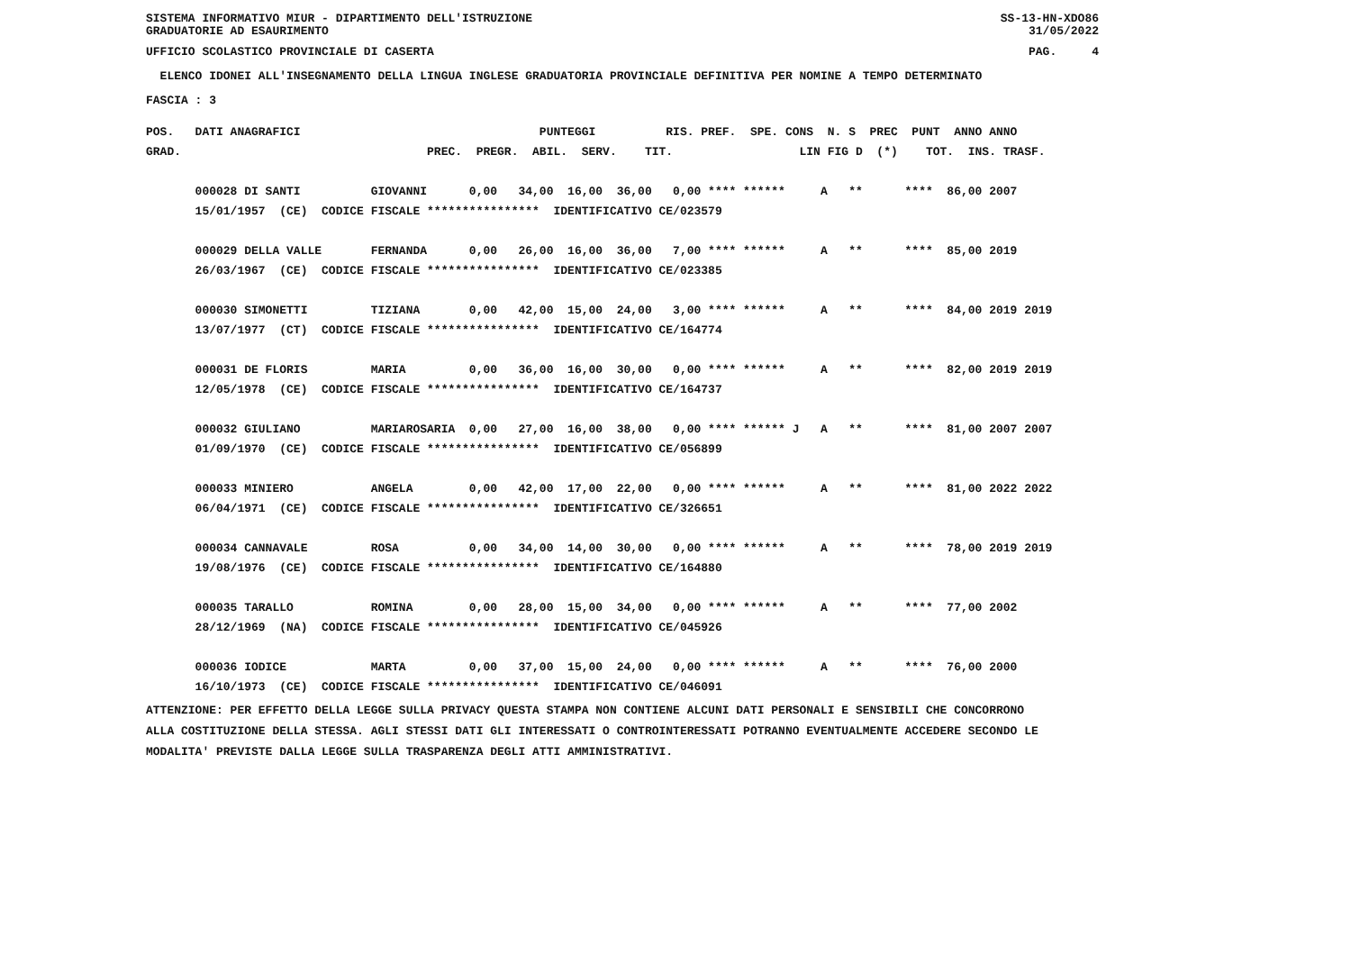SISTEMA INFORMATIVO MIUR - DIPARTIMENTO DELL'ISTRUZIONE SS-13-HN-XDO86
GRADUATORIE AD ESAURIMENTO 31/05/2022
UFFICIO SCOLASTICO PROVINCIALE DI CASERTA PAG. 4
ELENCO IDONEI ALL'INSEGNAMENTO DELLA LINGUA INGLESE GRADUATORIA PROVINCIALE DEFINITIVA PER NOMINE A TEMPO DETERMINATO
FASCIA : 3
| POS. DATI ANAGRAFICI PUNTEGGI RIS. PREF. SPE. CONS N. S PREC PUNT ANNO ANNO |
| --- |
| GRAD. PREC. PREGR. ABIL. SERV. TIT. LIN FIG D (*) TOT. INS. TRASF. |
| 000028 DI SANTI GIOVANNI 0,00 34,00 16,00 36,00 0,00 **** ****** A ** **** 86,00 2007 |
| 15/01/1957 (CE) CODICE FISCALE **************** IDENTIFICATIVO CE/023579 |
| 000029 DELLA VALLE FERNANDA 0,00 26,00 16,00 36,00 7,00 **** ****** A ** **** 85,00 2019 |
| 26/03/1967 (CE) CODICE FISCALE **************** IDENTIFICATIVO CE/023385 |
| 000030 SIMONETTI TIZIANA 0,00 42,00 15,00 24,00 3,00 **** ****** A ** **** 84,00 2019 2019 |
| 13/07/1977 (CT) CODICE FISCALE **************** IDENTIFICATIVO CE/164774 |
| 000031 DE FLORIS MARIA 0,00 36,00 16,00 30,00 0,00 **** ****** A ** **** 82,00 2019 2019 |
| 12/05/1978 (CE) CODICE FISCALE **************** IDENTIFICATIVO CE/164737 |
| 000032 GIULIANO MARIAROSARIA 0,00 27,00 16,00 38,00 0,00 **** ****** J A ** **** 81,00 2007 2007 |
| 01/09/1970 (CE) CODICE FISCALE **************** IDENTIFICATIVO CE/056899 |
| 000033 MINIERO ANGELA 0,00 42,00 17,00 22,00 0,00 **** ****** A ** **** 81,00 2022 2022 |
| 06/04/1971 (CE) CODICE FISCALE **************** IDENTIFICATIVO CE/326651 |
| 000034 CANNAVALE ROSA 0,00 34,00 14,00 30,00 0,00 **** ****** A ** **** 78,00 2019 2019 |
| 19/08/1976 (CE) CODICE FISCALE **************** IDENTIFICATIVO CE/164880 |
| 000035 TARALLO ROMINA 0,00 28,00 15,00 34,00 0,00 **** ****** A ** **** 77,00 2002 |
| 28/12/1969 (NA) CODICE FISCALE **************** IDENTIFICATIVO CE/045926 |
| 000036 IODICE MARTA 0,00 37,00 15,00 24,00 0,00 **** ****** A ** **** 76,00 2000 |
| 16/10/1973 (CE) CODICE FISCALE **************** IDENTIFICATIVO CE/046091 |
ATTENZIONE: PER EFFETTO DELLA LEGGE SULLA PRIVACY QUESTA STAMPA NON CONTIENE ALCUNI DATI PERSONALI E SENSIBILI CHE CONCORRONO
ALLA COSTITUZIONE DELLA STESSA. AGLI STESSI DATI GLI INTERESSATI O CONTROINTERESSATI POTRANNO EVENTUALMENTE ACCEDERE SECONDO LE
MODALITA' PREVISTE DALLA LEGGE SULLA TRASPARENZA DEGLI ATTI AMMINISTRATIVI.